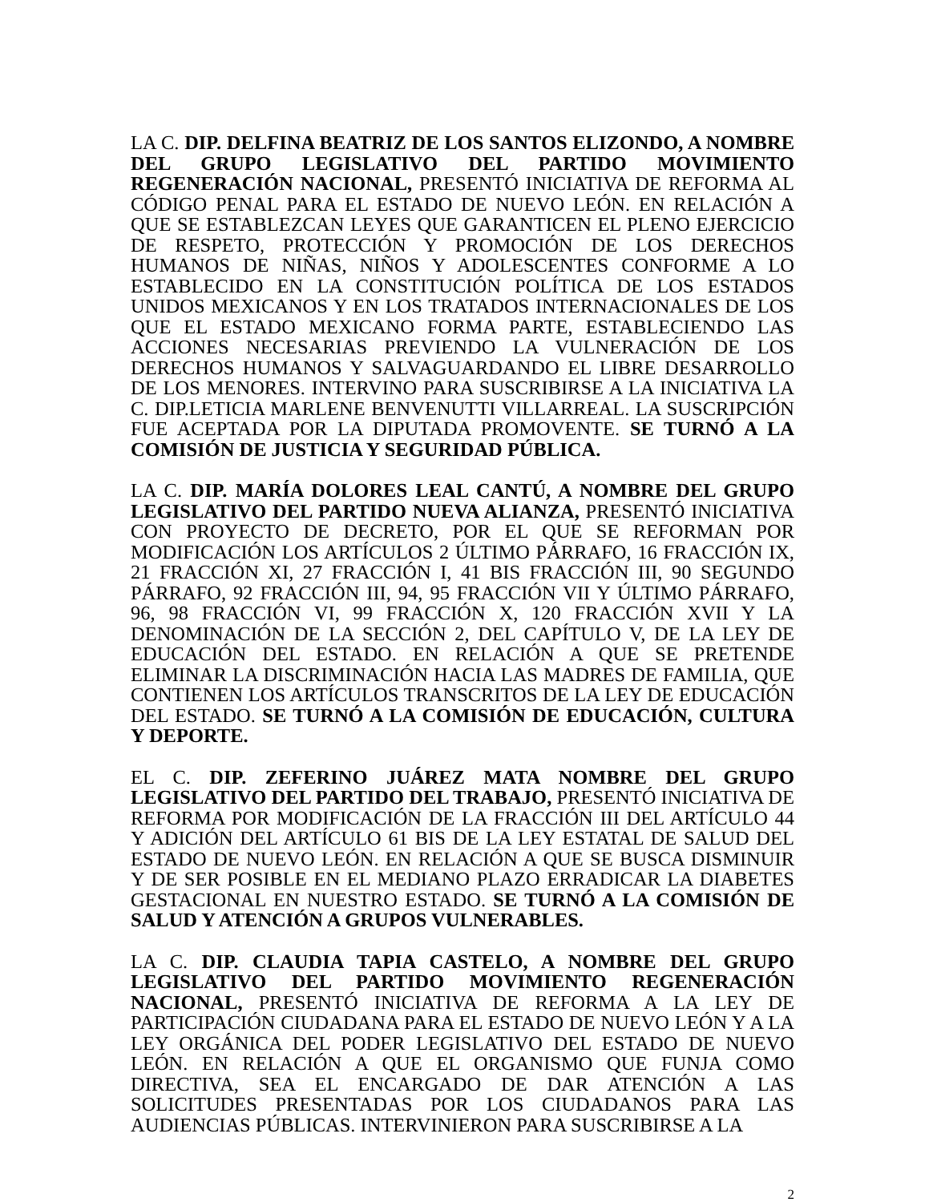LA C. DIP. DELFINA BEATRIZ DE LOS SANTOS ELIZONDO, A NOMBRE DEL GRUPO LEGISLATIVO DEL PARTIDO MOVIMIENTO REGENERACIÓN NACIONAL, PRESENTÓ INICIATIVA DE REFORMA AL CÓDIGO PENAL PARA EL ESTADO DE NUEVO LEÓN. EN RELACIÓN A QUE SE ESTABLEZCAN LEYES QUE GARANTICEN EL PLENO EJERCICIO DE RESPETO, PROTECCIÓN Y PROMOCIÓN DE LOS DERECHOS HUMANOS DE NIÑAS, NIÑOS Y ADOLESCENTES CONFORME A LO ESTABLECIDO EN LA CONSTITUCIÓN POLÍTICA DE LOS ESTADOS UNIDOS MEXICANOS Y EN LOS TRATADOS INTERNACIONALES DE LOS QUE EL ESTADO MEXICANO FORMA PARTE, ESTABLECIENDO LAS ACCIONES NECESARIAS PREVIENDO LA VULNERACIÓN DE LOS DERECHOS HUMANOS Y SALVAGUARDANDO EL LIBRE DESARROLLO DE LOS MENORES. INTERVINO PARA SUSCRIBIRSE A LA INICIATIVA LA C. DIP.LETICIA MARLENE BENVENUTTI VILLARREAL. LA SUSCRIPCIÓN FUE ACEPTADA POR LA DIPUTADA PROMOVENTE. SE TURNÓ A LA COMISIÓN DE JUSTICIA Y SEGURIDAD PÚBLICA.
LA C. DIP. MARÍA DOLORES LEAL CANTÚ, A NOMBRE DEL GRUPO LEGISLATIVO DEL PARTIDO NUEVA ALIANZA, PRESENTÓ INICIATIVA CON PROYECTO DE DECRETO, POR EL QUE SE REFORMAN POR MODIFICACIÓN LOS ARTÍCULOS 2 ÚLTIMO PÁRRAFO, 16 FRACCIÓN IX, 21 FRACCIÓN XI, 27 FRACCIÓN I, 41 BIS FRACCIÓN III, 90 SEGUNDO PÁRRAFO, 92 FRACCIÓN III, 94, 95 FRACCIÓN VII Y ÚLTIMO PÁRRAFO, 96, 98 FRACCIÓN VI, 99 FRACCIÓN X, 120 FRACCIÓN XVII Y LA DENOMINACIÓN DE LA SECCIÓN 2, DEL CAPÍTULO V, DE LA LEY DE EDUCACIÓN DEL ESTADO. EN RELACIÓN A QUE SE PRETENDE ELIMINAR LA DISCRIMINACIÓN HACIA LAS MADRES DE FAMILIA, QUE CONTIENEN LOS ARTÍCULOS TRANSCRITOS DE LA LEY DE EDUCACIÓN DEL ESTADO. SE TURNÓ A LA COMISIÓN DE EDUCACIÓN, CULTURA Y DEPORTE.
EL C. DIP. ZEFERINO JUÁREZ MATA NOMBRE DEL GRUPO LEGISLATIVO DEL PARTIDO DEL TRABAJO, PRESENTÓ INICIATIVA DE REFORMA POR MODIFICACIÓN DE LA FRACCIÓN III DEL ARTÍCULO 44 Y ADICIÓN DEL ARTÍCULO 61 BIS DE LA LEY ESTATAL DE SALUD DEL ESTADO DE NUEVO LEÓN. EN RELACIÓN A QUE SE BUSCA DISMINUIR Y DE SER POSIBLE EN EL MEDIANO PLAZO ERRADICAR LA DIABETES GESTACIONAL EN NUESTRO ESTADO. SE TURNÓ A LA COMISIÓN DE SALUD Y ATENCIÓN A GRUPOS VULNERABLES.
LA C. DIP. CLAUDIA TAPIA CASTELO, A NOMBRE DEL GRUPO LEGISLATIVO DEL PARTIDO MOVIMIENTO REGENERACIÓN NACIONAL, PRESENTÓ INICIATIVA DE REFORMA A LA LEY DE PARTICIPACIÓN CIUDADANA PARA EL ESTADO DE NUEVO LEÓN Y A LA LEY ORGÁNICA DEL PODER LEGISLATIVO DEL ESTADO DE NUEVO LEÓN. EN RELACIÓN A QUE EL ORGANISMO QUE FUNJA COMO DIRECTIVA, SEA EL ENCARGADO DE DAR ATENCIÓN A LAS SOLICITUDES PRESENTADAS POR LOS CIUDADANOS PARA LAS AUDIENCIAS PÚBLICAS. INTERVINIERON PARA SUSCRIBIRSE A LA
2